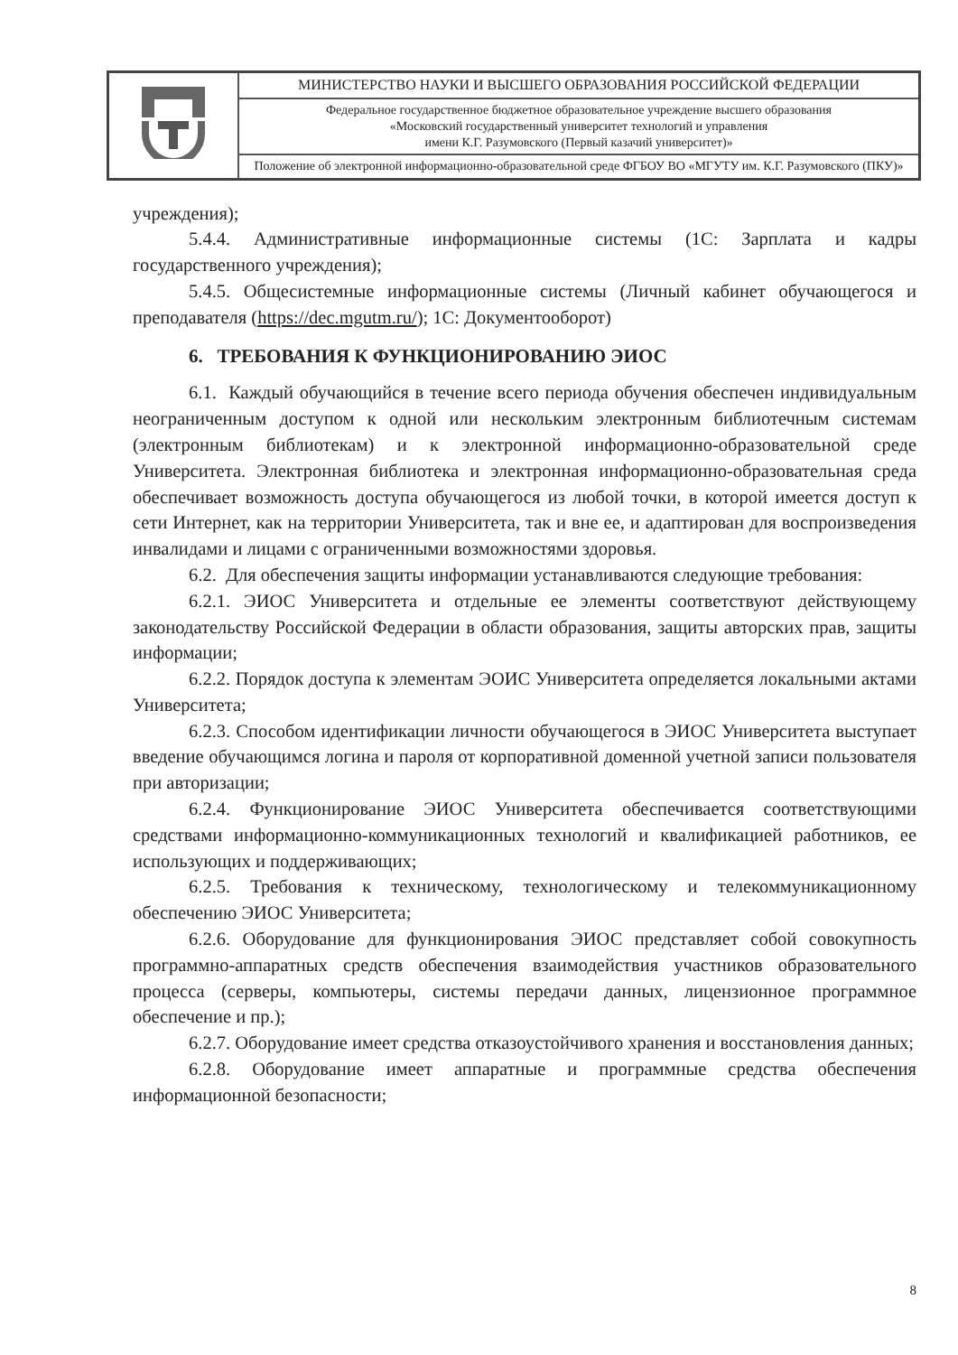| | МИНИСТЕРСТВО НАУКИ И ВЫСШЕГО ОБРАЗОВАНИЯ РОССИЙСКОЙ ФЕДЕРАЦИИ |
| | Федеральное государственное бюджетное образовательное учреждение высшего образования «Московский государственный университет технологий и управления имени К.Г. Разумовского (Первый казачий университет)» |
| | Положение об электронной информационно-образовательной среде ФГБОУ ВО «МГУТУ им. К.Г. Разумовского (ПКУ)» |
учреждения);
5.4.4. Административные информационные системы (1С: Зарплата и кадры государственного учреждения);
5.4.5. Общесистемные информационные системы (Личный кабинет обучающегося и преподавателя (https://dec.mgutm.ru/); 1С: Документооборот)
6. ТРЕБОВАНИЯ К ФУНКЦИОНИРОВАНИЮ ЭИОС
6.1. Каждый обучающийся в течение всего периода обучения обеспечен индивидуальным неограниченным доступом к одной или нескольким электронным библиотечным системам (электронным библиотекам) и к электронной информационно-образовательной среде Университета. Электронная библиотека и электронная информационно-образовательная среда обеспечивает возможность доступа обучающегося из любой точки, в которой имеется доступ к сети Интернет, как на территории Университета, так и вне ее, и адаптирован для воспроизведения инвалидами и лицами с ограниченными возможностями здоровья.
6.2. Для обеспечения защиты информации устанавливаются следующие требования:
6.2.1. ЭИОС Университета и отдельные ее элементы соответствуют действующему законодательству Российской Федерации в области образования, защиты авторских прав, защиты информации;
6.2.2. Порядок доступа к элементам ЭОИС Университета определяется локальными актами Университета;
6.2.3. Способом идентификации личности обучающегося в ЭИОС Университета выступает введение обучающимся логина и пароля от корпоративной доменной учетной записи пользователя при авторизации;
6.2.4. Функционирование ЭИОС Университета обеспечивается соответствующими средствами информационно-коммуникационных технологий и квалификацией работников, ее использующих и поддерживающих;
6.2.5. Требования к техническому, технологическому и телекоммуникационному обеспечению ЭИОС Университета;
6.2.6. Оборудование для функционирования ЭИОС представляет собой совокупность программно-аппаратных средств обеспечения взаимодействия участников образовательного процесса (серверы, компьютеры, системы передачи данных, лицензионное программное обеспечение и пр.);
6.2.7. Оборудование имеет средства отказоустойчивого хранения и восстановления данных;
6.2.8. Оборудование имеет аппаратные и программные средства обеспечения информационной безопасности;
8